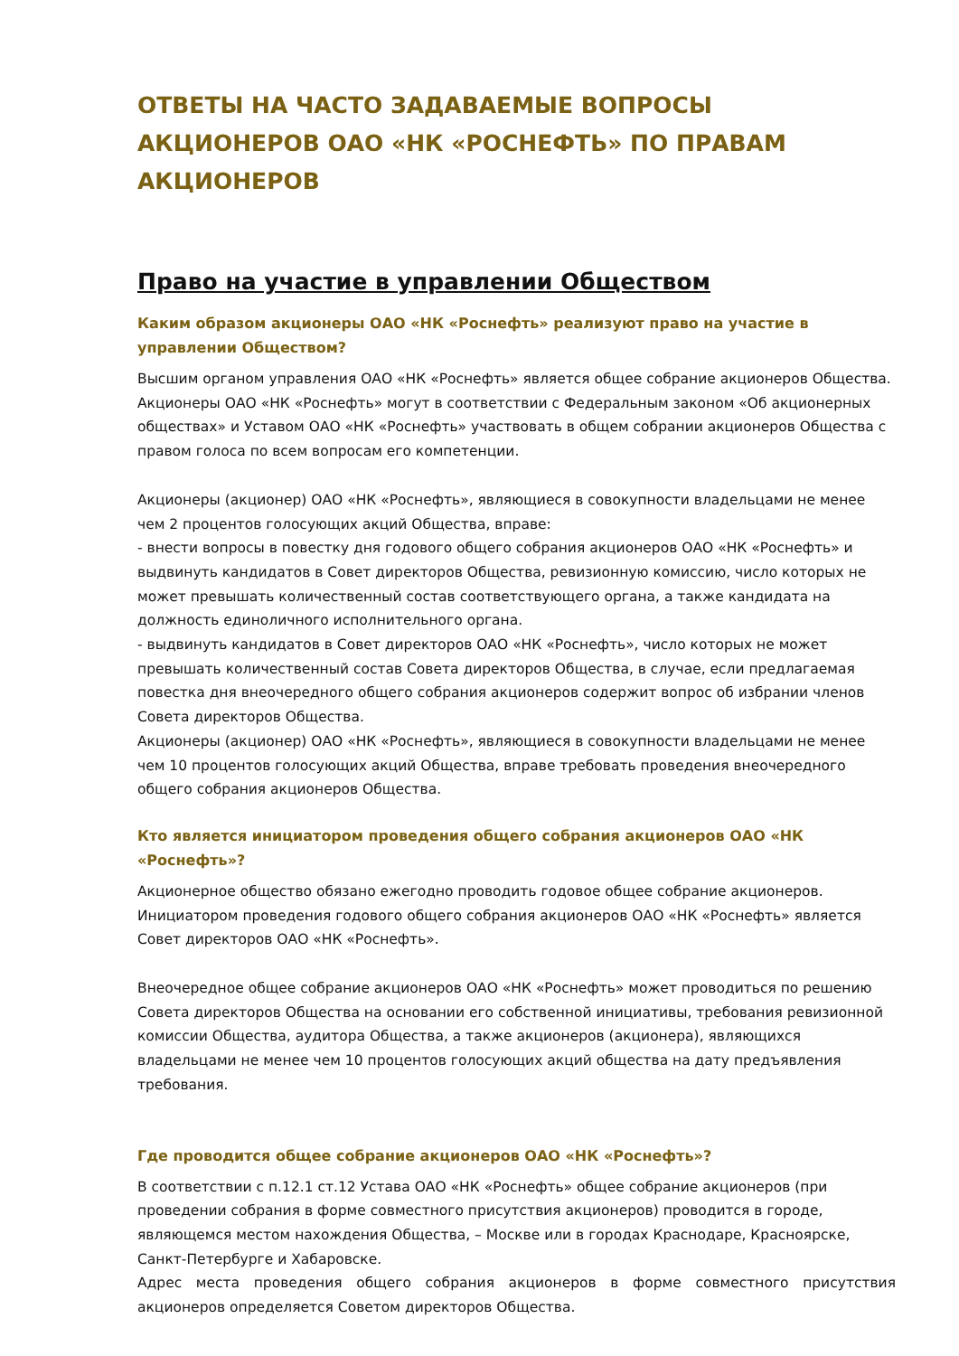ОТВЕТЫ НА ЧАСТО ЗАДАВАЕМЫЕ ВОПРОСЫ АКЦИОНЕРОВ ОАО «НК «РОСНЕФТЬ» ПО ПРАВАМ АКЦИОНЕРОВ
Право на участие в управлении Обществом
Каким образом акционеры ОАО «НК «Роснефть» реализуют право на участие в управлении Обществом?
Высшим органом управления ОАО «НК «Роснефть» является общее собрание акционеров Общества. Акционеры ОАО «НК «Роснефть» могут в соответствии с Федеральным законом «Об акционерных обществах» и Уставом ОАО «НК «Роснефть» участвовать в общем собрании акционеров Общества с правом голоса по всем вопросам его компетенции.
Акционеры (акционер) ОАО «НК «Роснефть», являющиеся в совокупности владельцами не менее чем 2 процентов голосующих акций Общества, вправе:
- внести вопросы в повестку дня годового общего собрания акционеров ОАО «НК «Роснефть» и выдвинуть кандидатов в Совет директоров Общества, ревизионную комиссию, число которых не может превышать количественный состав соответствующего органа, а также кандидата на должность единоличного исполнительного органа.
- выдвинуть кандидатов в Совет директоров ОАО «НК «Роснефть», число которых не может превышать количественный состав Совета директоров Общества, в случае, если предлагаемая повестка дня внеочередного общего собрания акционеров содержит вопрос об избрании членов Совета директоров Общества.
Акционеры (акционер) ОАО «НК «Роснефть», являющиеся в совокупности владельцами не менее чем 10 процентов голосующих акций Общества, вправе требовать проведения внеочередного общего собрания акционеров Общества.
Кто является инициатором проведения общего собрания акционеров ОАО «НК «Роснефть»?
Акционерное общество обязано ежегодно проводить годовое общее собрание акционеров. Инициатором проведения годового общего собрания акционеров ОАО «НК «Роснефть» является Совет директоров ОАО «НК «Роснефть».
Внеочередное общее собрание акционеров ОАО «НК «Роснефть» может проводиться по решению Совета директоров Общества на основании его собственной инициативы, требования ревизионной комиссии Общества, аудитора Общества, а также акционеров (акционера), являющихся владельцами не менее чем 10 процентов голосующих акций общества на дату предъявления требования.
Где проводится общее собрание акционеров ОАО «НК «Роснефть»?
В соответствии с п.12.1 ст.12 Устава ОАО «НК «Роснефть» общее собрание акционеров (при проведении собрания в форме совместного присутствия акционеров) проводится в городе, являющемся местом нахождения Общества, – Москве или в городах Краснодаре, Красноярске, Санкт-Петербурге и Хабаровске.
Адрес места проведения общего собрания акционеров в форме совместного присутствия акционеров определяется Советом директоров Общества.